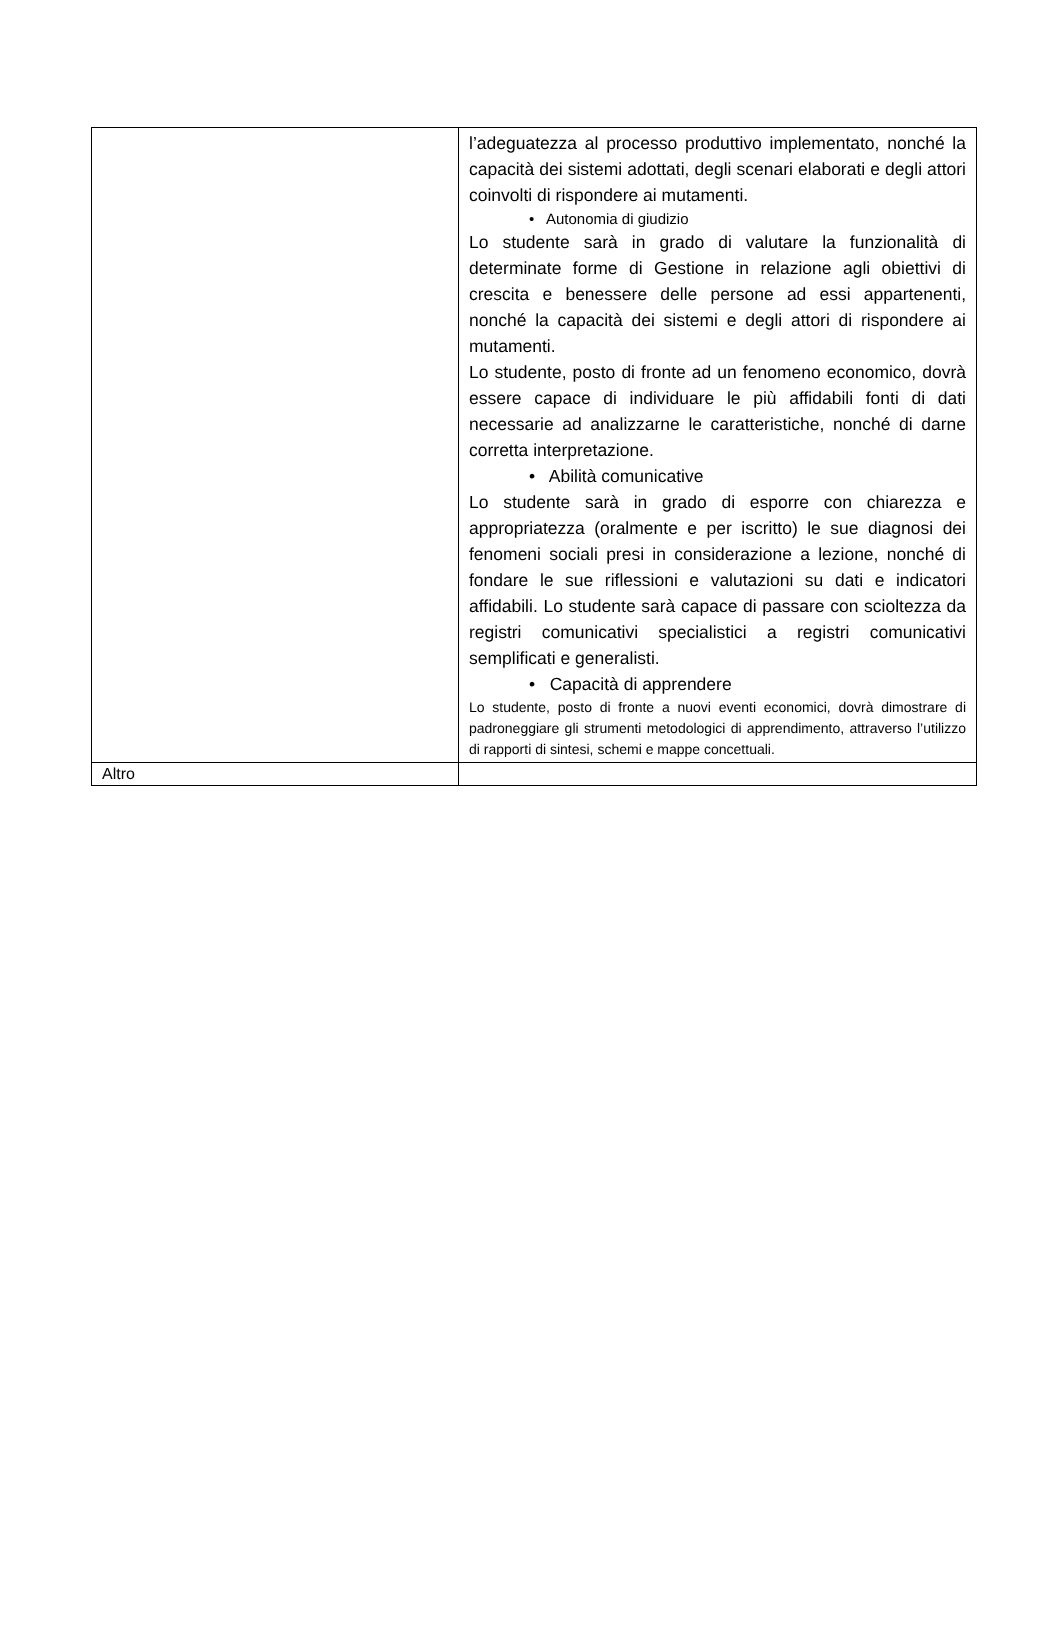| | l’adeguatezza al processo produttivo implementato, nonché la capacità dei sistemi adottati, degli scenari elaborati e degli attori coinvolti di rispondere ai mutamenti. • Autonomia di giudizio Lo studente sarà in grado di valutare la funzionalità di determinate forme di Gestione in relazione agli obiettivi di crescita e benessere delle persone ad essi appartenenti, nonché la capacità dei sistemi e degli attori di rispondere ai mutamenti. Lo studente, posto di fronte ad un fenomeno economico, dovrà essere capace di individuare le più affidabili fonti di dati necessarie ad analizzarne le caratteristiche, nonché di darne corretta interpretazione. • Abilità comunicative Lo studente sarà in grado di esporre con chiarezza e appropriatezza (oralmente e per iscritto) le sue diagnosi dei fenomeni sociali presi in considerazione a lezione, nonché di fondare le sue riflessioni e valutazioni su dati e indicatori affidabili. Lo studente sarà capace di passare con scioltezza da registri comunicativi specialistici a registri comunicativi semplificati e generalisti. • Capacità di apprendere Lo studente, posto di fronte a nuovi eventi economici, dovrà dimostrare di padroneggiare gli strumenti metodologici di apprendimento, attraverso l’utilizzo di rapporti di sintesi, schemi e mappe concettuali. |
| Altro | |